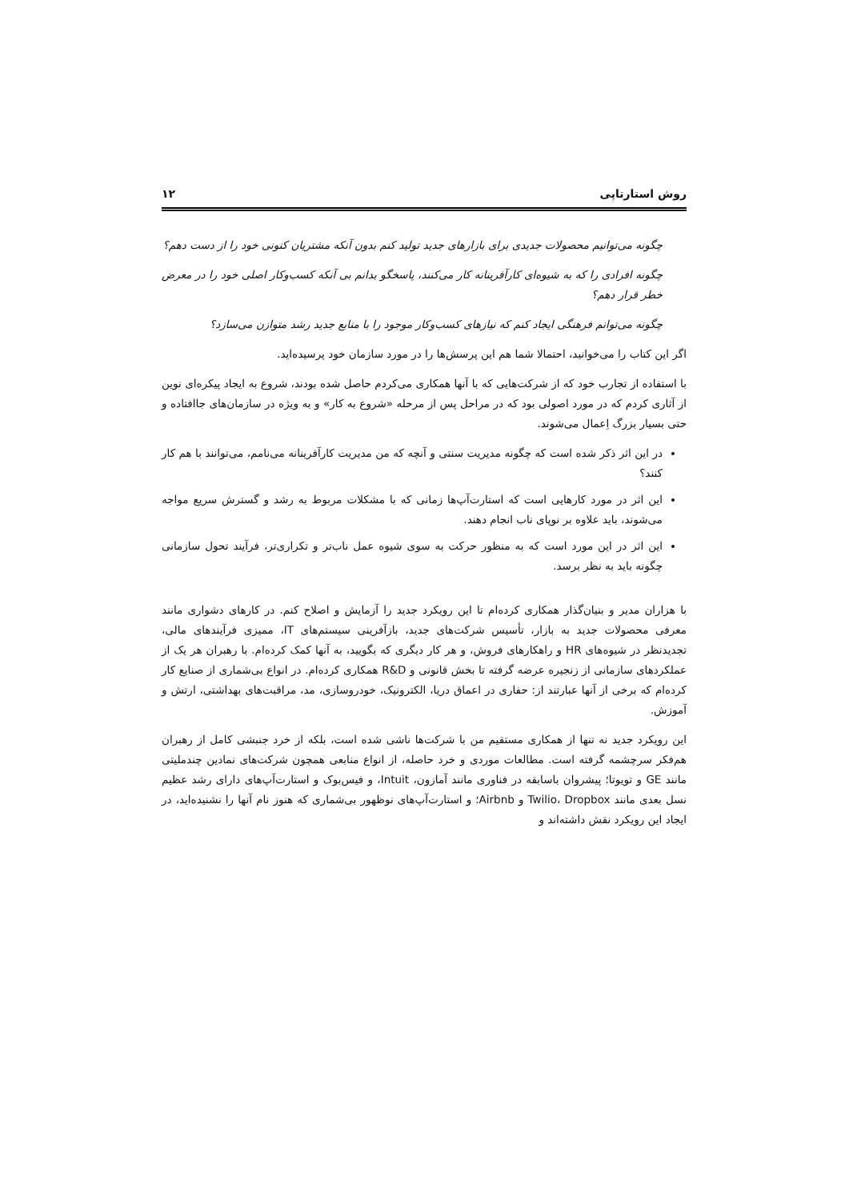روش استارتاپی ۱۲
چگونه می‌توانیم محصولات جدیدی برای بازارهای جدید تولید کنم بدون آنکه مشتریان کنونی خود را از دست دهم؟
چگونه افرادی را که به شیوه‌ای کارآفرینانه کار می‌کنند، پاسخگو بدانم بی آنکه کسب‌وکار اصلی خود را در معرض خطر قرار دهم؟
چگونه می‌توانم فرهنگی ایجاد کنم که نیازهای کسب‌وکار موجود را با منابع جدید رشد متوازن می‌سازد؟
اگر این کتاب را می‌خوانید، احتمالا شما هم این پرسش‌ها را در مورد سازمان خود پرسیده‌اید.
با استفاده از تجارب خود که از شرکت‌هایی که با آنها همکاری می‌کردم حاصل شده بودند، شروع به ایجاد پیکره‌ای نوین از آثاری کردم که در مورد اصولی بود که در مراحل پس از مرحله «شروع به کار» و به ویژه در سازمان‌های جاافتاده و حتی بسیار بزرگ اِعمال می‌شوند.
در این اثر ذکر شده است که چگونه مدیریت سنتی و آنچه که من مدیریت کارآفرینانه می‌نامم، می‌توانند با هم کار کنند؟
این اثر در مورد کارهایی است که استارت‌آپ‌ها زمانی که با مشکلات مربوط به رشد و گسترش سریع مواجه می‌شوند، باید علاوه بر نوپای ناب انجام دهند.
این اثر در این مورد است که به منظور حرکت به سوی شیوه عمل ناب‌تر و تکراری‌تر، فرآیند تحول سازمانی چگونه باید به نظر برسد.
با هزاران مدیر و بنیان‌گذار همکاری کرده‌ام تا این رویکرد جدید را آزمایش و اصلاح کنم. در کارهای دشواری مانند معرفی محصولات جدید به بازار، تأسیس شرکت‌های جدید، بازآفرینی سیستم‌های IT، ممیزی فرآیندهای مالی، تجدیدنظر در شیوه‌های HR و راهکارهای فروش، و هر کار دیگری که بگویید، به آنها کمک کرده‌ام. با رهبران هر یک از عملکردهای سازمانی از زنجیره عرضه گرفته تا بخش قانونی و R&D همکاری کرده‌ام. در انواع بی‌شماری از صنایع کار کرده‌ام که برخی از آنها عبارتند از: حفاری در اعماق دریا، الکترونیک، خودروسازی، مد، مراقبت‌های بهداشتی، ارتش و آموزش.
این رویکرد جدید نه تنها از همکاری مستقیم من با شرکت‌ها ناشی شده است، بلکه از خرد جنبشی کامل از رهبران هم‌فکر سرچشمه گرفته است. مطالعات موردی و خرد حاصله، از انواع منابعی همچون شرکت‌های نمادین چندملیتی مانند GE و تویوتا؛ پیشروان باسابقه در فناوری مانند آمازون، Intuit، و فیس‌بوک و استارت‌آپ‌های دارای رشد عظیم نسل بعدی مانند Twilio، Dropbox و Airbnb؛ و استارت‌آپ‌های نوظهور بی‌شماری که هنوز نام آنها را نشنیده‌اید، در ایجاد این رویکرد نقش داشته‌اند و